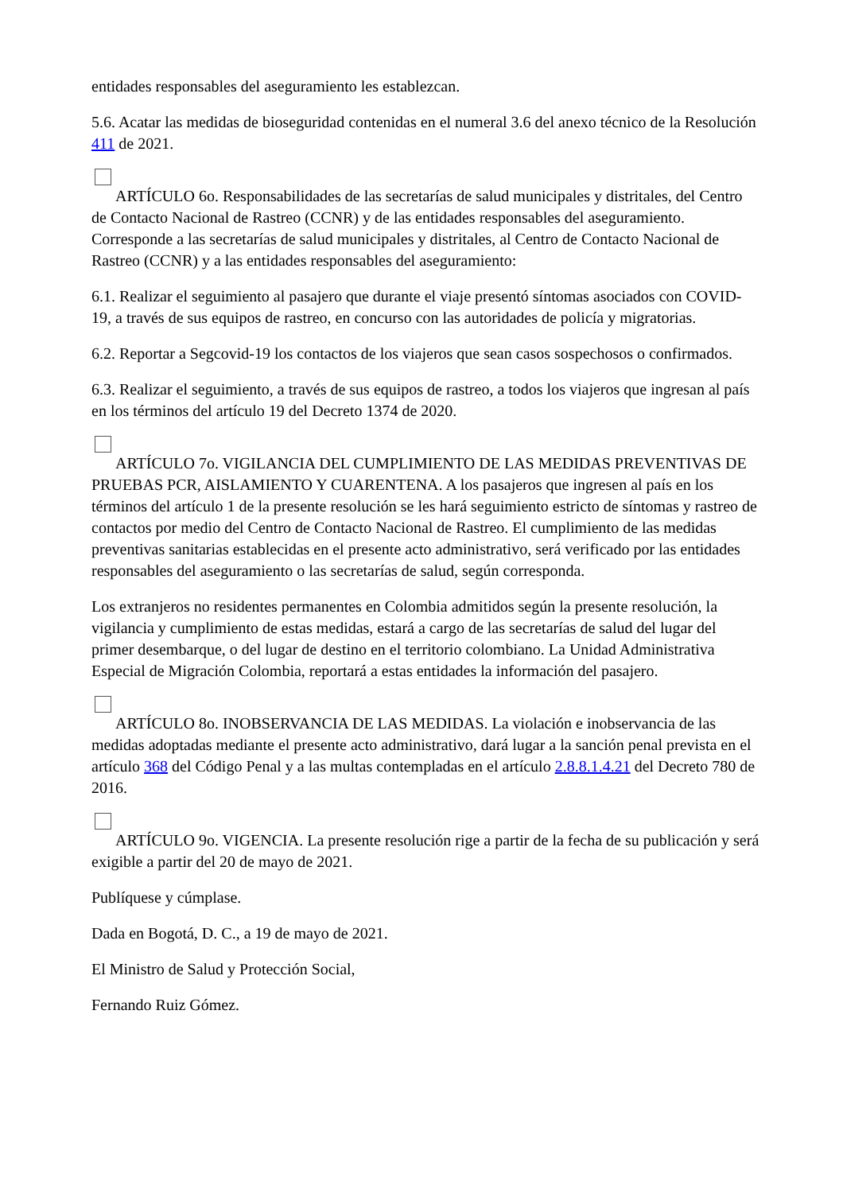entidades responsables del aseguramiento les establezcan.
5.6. Acatar las medidas de bioseguridad contenidas en el numeral 3.6 del anexo técnico de la Resolución 411 de 2021.
ARTÍCULO 6o. Responsabilidades de las secretarías de salud municipales y distritales, del Centro de Contacto Nacional de Rastreo (CCNR) y de las entidades responsables del aseguramiento. Corresponde a las secretarías de salud municipales y distritales, al Centro de Contacto Nacional de Rastreo (CCNR) y a las entidades responsables del aseguramiento:
6.1. Realizar el seguimiento al pasajero que durante el viaje presentó síntomas asociados con COVID-19, a través de sus equipos de rastreo, en concurso con las autoridades de policía y migratorias.
6.2. Reportar a Segcovid-19 los contactos de los viajeros que sean casos sospechosos o confirmados.
6.3. Realizar el seguimiento, a través de sus equipos de rastreo, a todos los viajeros que ingresan al país en los términos del artículo 19 del Decreto 1374 de 2020.
ARTÍCULO 7o. VIGILANCIA DEL CUMPLIMIENTO DE LAS MEDIDAS PREVENTIVAS DE PRUEBAS PCR, AISLAMIENTO Y CUARENTENA. A los pasajeros que ingresen al país en los términos del artículo 1 de la presente resolución se les hará seguimiento estricto de síntomas y rastreo de contactos por medio del Centro de Contacto Nacional de Rastreo. El cumplimiento de las medidas preventivas sanitarias establecidas en el presente acto administrativo, será verificado por las entidades responsables del aseguramiento o las secretarías de salud, según corresponda.
Los extranjeros no residentes permanentes en Colombia admitidos según la presente resolución, la vigilancia y cumplimiento de estas medidas, estará a cargo de las secretarías de salud del lugar del primer desembarque, o del lugar de destino en el territorio colombiano. La Unidad Administrativa Especial de Migración Colombia, reportará a estas entidades la información del pasajero.
ARTÍCULO 8o. INOBSERVANCIA DE LAS MEDIDAS. La violación e inobservancia de las medidas adoptadas mediante el presente acto administrativo, dará lugar a la sanción penal prevista en el artículo 368 del Código Penal y a las multas contempladas en el artículo 2.8.8.1.4.21 del Decreto 780 de 2016.
ARTÍCULO 9o. VIGENCIA. La presente resolución rige a partir de la fecha de su publicación y será exigible a partir del 20 de mayo de 2021.
Publíquese y cúmplase.
Dada en Bogotá, D. C., a 19 de mayo de 2021.
El Ministro de Salud y Protección Social,
Fernando Ruiz Gómez.